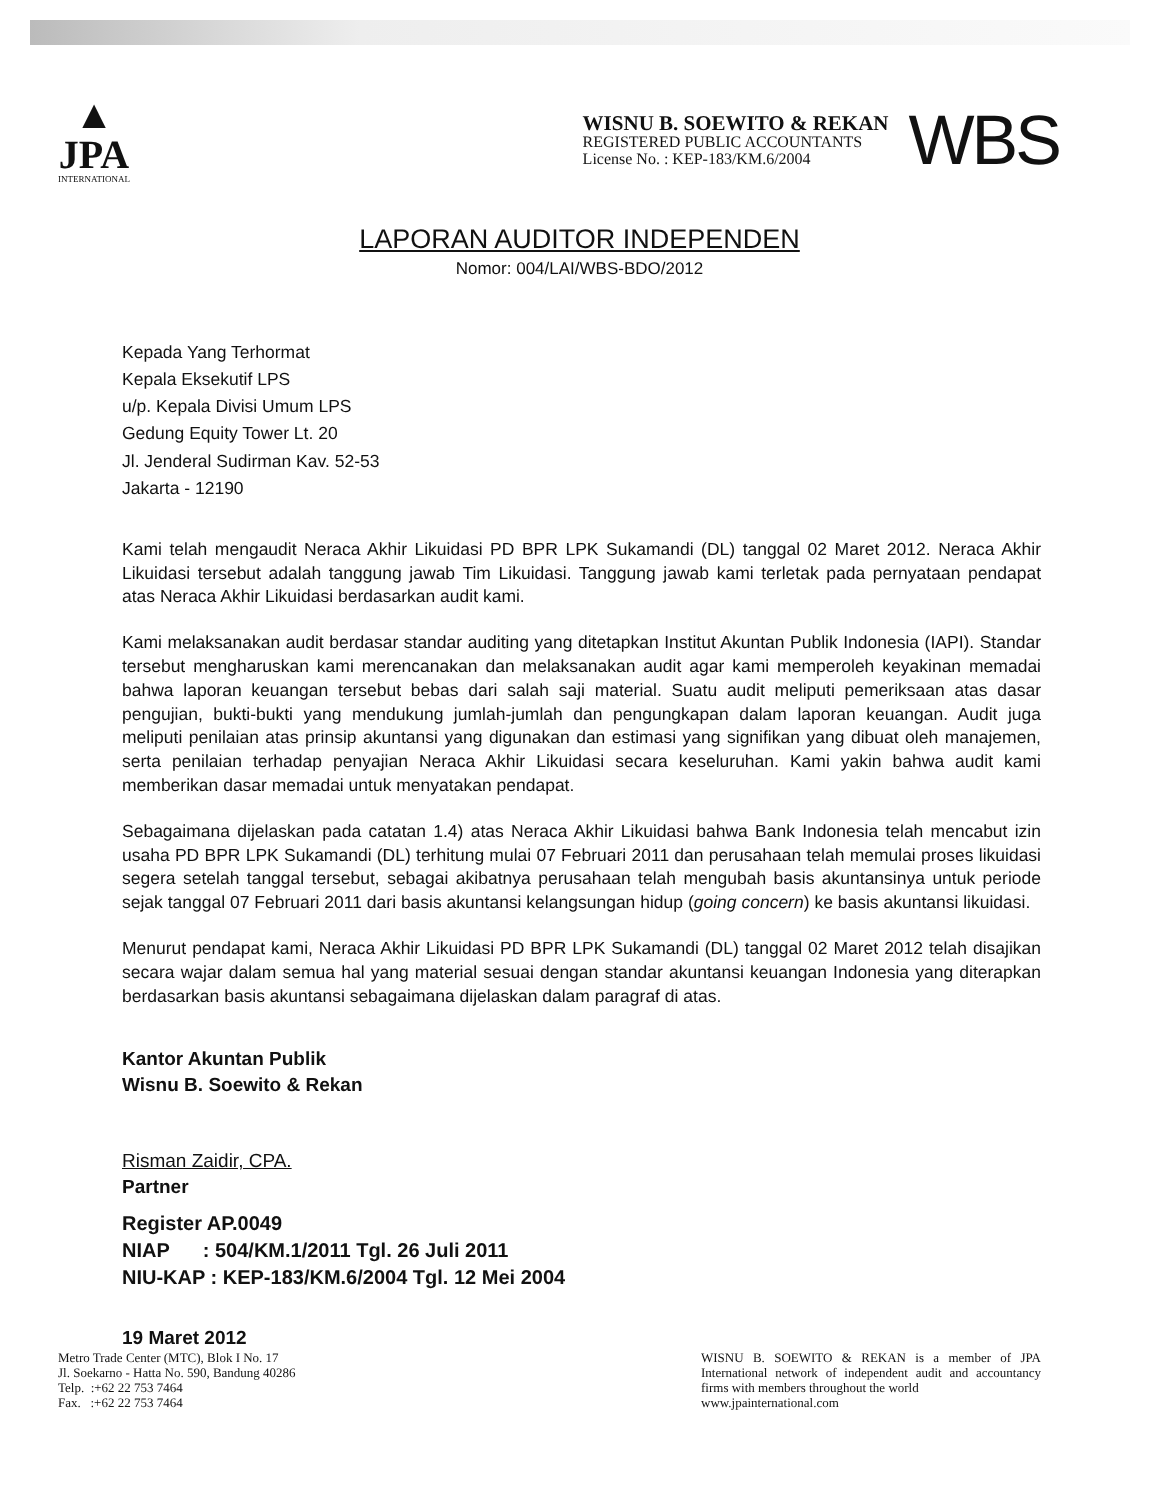▲
JPA
INTERNATIONAL
WISNU B. SOEWITO & REKAN
REGISTERED PUBLIC ACCOUNTANTS
License No. : KEP-183/KM.6/2004
WBS
LAPORAN AUDITOR INDEPENDEN
Nomor: 004/LAI/WBS-BDO/2012
Kepada Yang Terhormat
Kepala Eksekutif LPS
u/p. Kepala Divisi Umum LPS
Gedung Equity Tower Lt. 20
Jl. Jenderal Sudirman Kav. 52-53
Jakarta - 12190
Kami telah mengaudit Neraca Akhir Likuidasi PD BPR LPK Sukamandi (DL) tanggal 02 Maret 2012. Neraca Akhir Likuidasi tersebut adalah tanggung jawab Tim Likuidasi. Tanggung jawab kami terletak pada pernyataan pendapat atas Neraca Akhir Likuidasi berdasarkan audit kami.
Kami melaksanakan audit berdasar standar auditing yang ditetapkan Institut Akuntan Publik Indonesia (IAPI). Standar tersebut mengharuskan kami merencanakan dan melaksanakan audit agar kami memperoleh keyakinan memadai bahwa laporan keuangan tersebut bebas dari salah saji material. Suatu audit meliputi pemeriksaan atas dasar pengujian, bukti-bukti yang mendukung jumlah-jumlah dan pengungkapan dalam laporan keuangan. Audit juga meliputi penilaian atas prinsip akuntansi yang digunakan dan estimasi yang signifikan yang dibuat oleh manajemen, serta penilaian terhadap penyajian Neraca Akhir Likuidasi secara keseluruhan. Kami yakin bahwa audit kami memberikan dasar memadai untuk menyatakan pendapat.
Sebagaimana dijelaskan pada catatan 1.4) atas Neraca Akhir Likuidasi bahwa Bank Indonesia telah mencabut izin usaha PD BPR LPK Sukamandi (DL) terhitung mulai 07 Februari 2011 dan perusahaan telah memulai proses likuidasi segera setelah tanggal tersebut, sebagai akibatnya perusahaan telah mengubah basis akuntansinya untuk periode sejak tanggal 07 Februari 2011 dari basis akuntansi kelangsungan hidup (going concern) ke basis akuntansi likuidasi.
Menurut pendapat kami, Neraca Akhir Likuidasi PD BPR LPK Sukamandi (DL) tanggal 02 Maret 2012 telah disajikan secara wajar dalam semua hal yang material sesuai dengan standar akuntansi keuangan Indonesia yang diterapkan berdasarkan basis akuntansi sebagaimana dijelaskan dalam paragraf di atas.
Kantor Akuntan Publik
Wisnu B. Soewito & Rekan
Risman Zaidir, CPA.
Partner
Register AP.0049
NIAP : 504/KM.1/2011 Tgl. 26 Juli 2011
NIU-KAP : KEP-183/KM.6/2004 Tgl. 12 Mei 2004
19 Maret 2012
Metro Trade Center (MTC), Blok I No. 17
Jl. Soekarno - Hatta No. 590, Bandung 40286
Telp. :+62 22 753 7464
Fax. :+62 22 753 7464
WISNU B. SOEWITO & REKAN is a member of JPA International network of independent audit and accountancy firms with members throughout the world
www.jpainternational.com